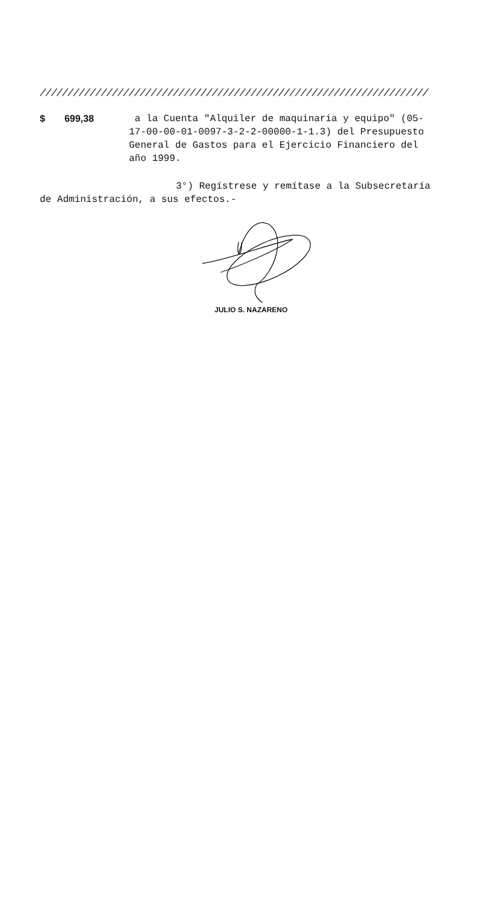//////////////////////////////////////////////////////////////////////
$ 699,38 a la Cuenta "Alquiler de maquinaria y equipo" (05-17-00-00-01-0097-3-2-2-00000-1-1.3) del Presupuesto General de Gastos para el Ejercicio Financiero del año 1999.
3°) Regístrese y remítase a la Subsecretaría de Administración, a sus efectos.-
JULIO S. NAZARENO